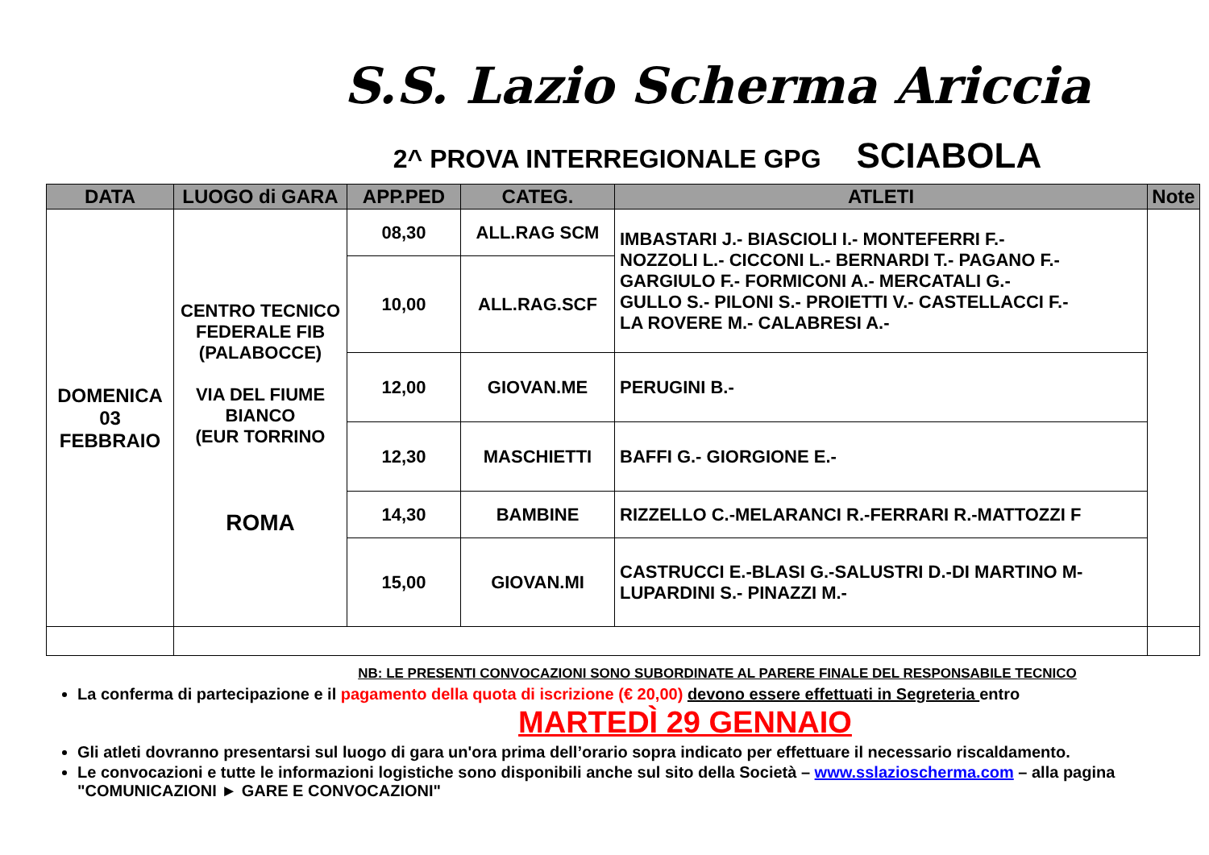S.S. Lazio Scherma Ariccia
2^ PROVA INTERREGIONALE GPG SCIABOLA
| DATA | LUOGO di GARA | APP.PED | CATEG. | ATLETI | Note |
| --- | --- | --- | --- | --- | --- |
| DOMENICA 03 FEBBRAIO | CENTRO TECNICO FEDERALE FIB (PALABOCCE) VIA DEL FIUME BIANCO (EUR TORRINO ROMA | 08,30 | ALL.RAG SCM | IMBASTARI J.- BIASCIOLI I.- MONTEFERRI F.- NOZZOLI L.- CICCONI L.- BERNARDI T.- PAGANO F.- GARGIULO F.- FORMICONI A.- MERCATALI G.- GULLO S.- PILONI S.- PROIETTI V.- CASTELLACCI F.- LA ROVERE M.- CALABRESI A.- | |
| | | 10,00 | ALL.RAG.SCF | | |
| | | 12,00 | GIOVAN.ME | PERUGINI B.- | |
| | | 12,30 | MASCHIETTI | BAFFI G.- GIORGIONE E.- | |
| | | 14,30 | BAMBINE | RIZZELLO C.-MELARANCI R.-FERRARI R.-MATTOZZI F | |
| | | 15,00 | GIOVAN.MI | CASTRUCCI E.-BLASI G.-SALUSTRI D.-DI MARTINO M- LUPARDINI S.- PINAZZI M.- | |
NB: LE PRESENTI CONVOCAZIONI SONO SUBORDINATE AL PARERE FINALE DEL RESPONSABILE TECNICO
La conferma di partecipazione e il pagamento della quota di iscrizione (€ 20,00) devono essere effettuati in Segreteria entro
MARTEDÌ 29 GENNAIO
Gli atleti dovranno presentarsi sul luogo di gara un'ora prima dell’orario sopra indicato per effettuare il necessario riscaldamento.
Le convocazioni e tutte le informazioni logistiche sono disponibili anche sul sito della Società – www.sslazioscherma.com – alla pagina "COMUNICAZIONI ► GARE E CONVOCAZIONI"